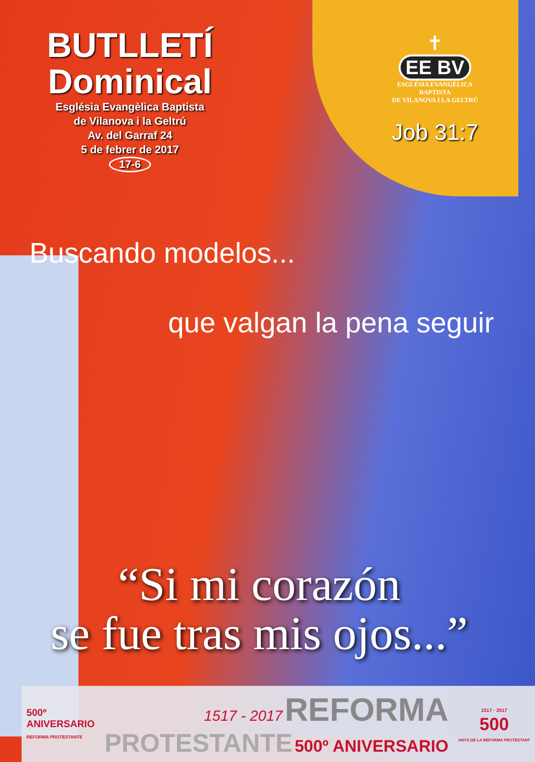BUTLLETÍ
Dominical
Església Evangèlica Baptista
de Vilanova i la Geltrú
Av. del Garraf 24
5 de febrer de 2017
17-6
✝
EE BV
ESGLÉSIA EVANGÈLICA
BAPTISTA
DE VILANOVA I LA GELTRÚ
Job 31:7
Buscando modelos...
que valgan la pena seguir
“Si mi corazón
se fue tras mis ojos...”
500º
ANIVERSARIO
REFORMA PROTESTANTE
1517 - 2017 REFORMA
PROTESTANTE 500º ANIVERSARIO
1517 · 2017
500
ANYS DE LA REFORMA PROTESTANT